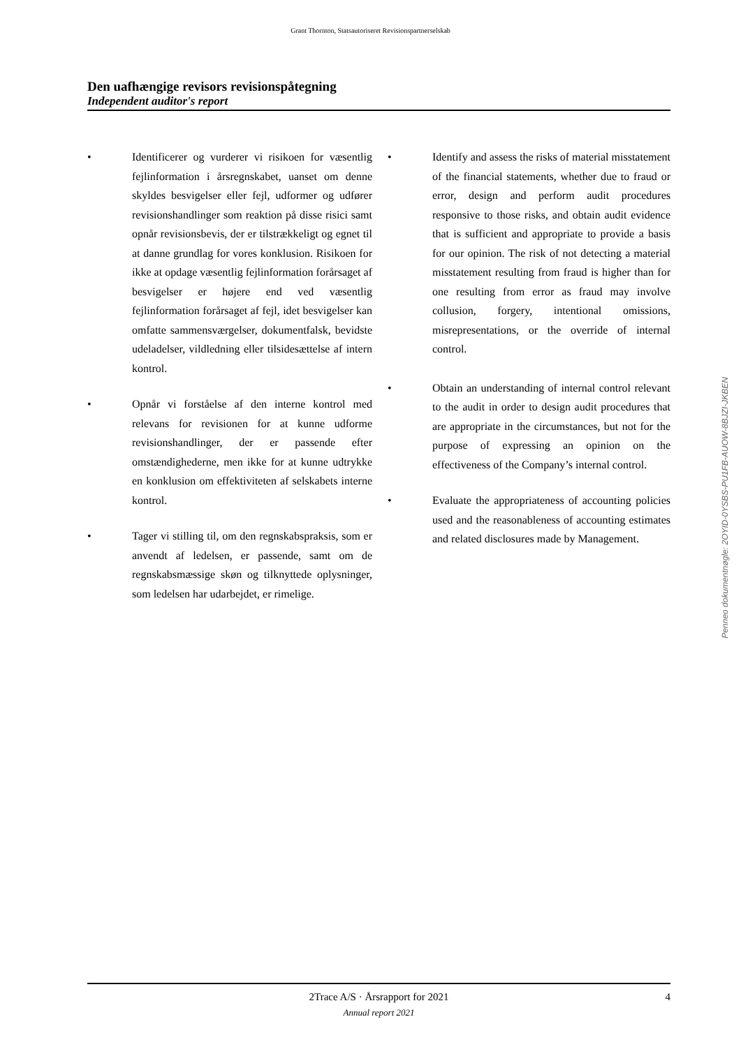Grant Thornton, Statsautoriseret Revisionspartnerselskab
Den uafhængige revisors revisionspåtegning
Independent auditor's report
• Identificerer og vurderer vi risikoen for væsentlig fejlinformation i årsregnskabet, uanset om denne skyldes besvigelser eller fejl, udformer og udfører revisionshandlinger som reaktion på disse risici samt opnår revisionsbevis, der er tilstrækkeligt og egnet til at danne grundlag for vores konklusion. Risikoen for ikke at opdage væsentlig fejlinformation forårsaget af besvigelser er højere end ved væsentlig fejlinformation forårsaget af fejl, idet besvigelser kan omfatte sammensværgelser, dokumentfalsk, bevidste udeladelser, vildledning eller tilsidesættelse af intern kontrol.
• Opnår vi forståelse af den interne kontrol med relevans for revisionen for at kunne udforme revisionshandlinger, der er passende efter omstændighederne, men ikke for at kunne udtrykke en konklusion om effektiviteten af selskabets interne kontrol.
• Tager vi stilling til, om den regnskabspraksis, som er anvendt af ledelsen, er passende, samt om de regnskabsmæssige skøn og tilknyttede oplysninger, som ledelsen har udarbejdet, er rimelige.
• Identify and assess the risks of material misstatement of the financial statements, whether due to fraud or error, design and perform audit procedures responsive to those risks, and obtain audit evidence that is sufficient and appropriate to provide a basis for our opinion. The risk of not detecting a material misstatement resulting from fraud is higher than for one resulting from error as fraud may involve collusion, forgery, intentional omissions, misrepresentations, or the override of internal control.
• Obtain an understanding of internal control relevant to the audit in order to design audit procedures that are appropriate in the circumstances, but not for the purpose of expressing an opinion on the effectiveness of the Company’s internal control.
• Evaluate the appropriateness of accounting policies used and the reasonableness of accounting estimates and related disclosures made by Management.
Penneo dokumentnøgle: 2OYID-0YSBS-PU1FB-AUOW-8BJZI-JKBEN
2Trace A/S · Årsrapport for 2021 4 Annual report 2021